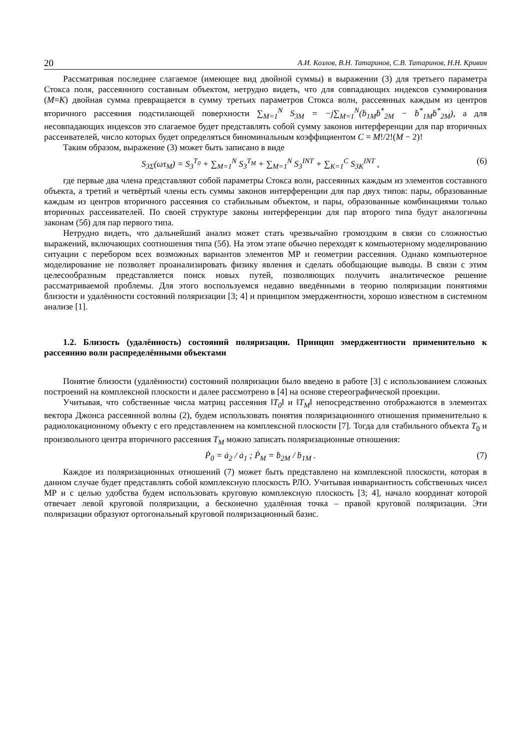20 А.И. Козлов, В.Н. Татаринов, С.В. Татаринов, Н.Н. Кривин
Рассматривая последнее слагаемое (имеющее вид двойной суммы) в выражении (3) для третьего параметра Стокса поля, рассеянного составным объектом, нетрудно видеть, что для совпадающих индексов суммирования (M=K) двойная сумма превращается в сумму третьих параметров Стокса волн, рассеянных каждым из центров вторичного рассеяния подстилающей поверхности ∑<sub>M=1</sub><sup>N</sup> S<sub>3M</sub> = −j∑<sub>M=1</sub><sup>N</sup>(ḃ<sub>1M</sub>ḃ<sup>*</sup><sub>2M</sub> − ḃ<sup>*</sup><sub>1M</sub>ḃ<sup>*</sup><sub>2M</sub>), а для несовпадающих индексов это слагаемое будет представлять собой сумму законов интерференции для пар вторичных рассеивателей, число которых будет определяться биноминальным коэффициентом C = M!/2!(M − 2)!
Таким образом, выражение (3) может быть записано в виде
S<sub>3Σ</sub>(ωτ<sub>M</sub>) = S<sub>3</sub><sup>T<sub>0</sub></sup> + ∑<sub>M=1</sub><sup>N</sup> S<sub>3</sub><sup>T<sub>M</sub></sup> + ∑<sub>M=1</sub><sup>N</sup> S<sub>3</sub><sup>INT</sup> + ∑<sub>K=1</sub><sup>C</sup> S<sub>3K</sub><sup>INT</sup> , (6)
где первые два члена представляют собой параметры Стокса волн, рассеянных каждым из элементов составного объекта, а третий и четвёртый члены есть суммы законов интерференции для пар двух типов: пары, образованные каждым из центров вторичного рассеяния со стабильным объектом, и пары, образованные комбинациями только вторичных рассеивателей. По своей структуре законы интерференции для пар второго типа будут аналогичны законам (5б) для пар первого типа.
Нетрудно видеть, что дальнейший анализ может стать чрезвычайно громоздким в связи со сложностью выражений, включающих соотношения типа (5б). На этом этапе обычно переходят к компьютерному моделированию ситуации с перебором всех возможных вариантов элементов МР и геометрии рассеяния. Однако компьютерное моделирование не позволяет проанализировать физику явления и сделать обобщающие выводы. В связи с этим целесообразным представляется поиск новых путей, позволяющих получить аналитическое решение рассматриваемой проблемы. Для этого воспользуемся недавно введёнными в теорию поляризации понятиями близости и удалённости состояний поляризации [3; 4] и принципом эмерджентности, хорошо известном в системном анализе [1].
1.2. Близость (удалённость) состояний поляризации. Принцип эмерджентности применительно к рассеянию волн распределёнными объектами
Понятие близости (удалённости) состояний поляризации было введено в работе [3] с использованием сложных построений на комплексной плоскости и далее рассмотрено в [4] на основе стереографической проекции.
Учитывая, что собственные числа матриц рассеяния ‖T<sub>0</sub>‖ и ‖T<sub>M</sub>‖ непосредственно отображаются в элементах вектора Джонса рассеянной волны (2), будем использовать понятия поляризационного отношения применительно к радиолокационному объекту с его представлением на комплексной плоскости [7]. Тогда для стабильного объекта T<sub>0</sub> и произвольного центра вторичного рассеяния T<sub>M</sub> можно записать поляризационные отношения:
Ṗ<sub>0</sub> = ȧ<sub>2</sub> / ȧ<sub>1</sub> ; Ṗ<sub>M</sub> = ḃ<sub>2M</sub> / ḃ<sub>1M</sub> . (7)
Каждое из поляризационных отношений (7) может быть представлено на комплексной плоскости, которая в данном случае будет представлять собой комплексную плоскость РЛО. Учитывая инвариантность собственных чисел МР и с целью удобства будем использовать круговую комплексную плоскость [3; 4], начало координат которой отвечает левой круговой поляризации, а бесконечно удалённая точка – правой круговой поляризации. Эти поляризации образуют ортогональный круговой поляризационный базис.